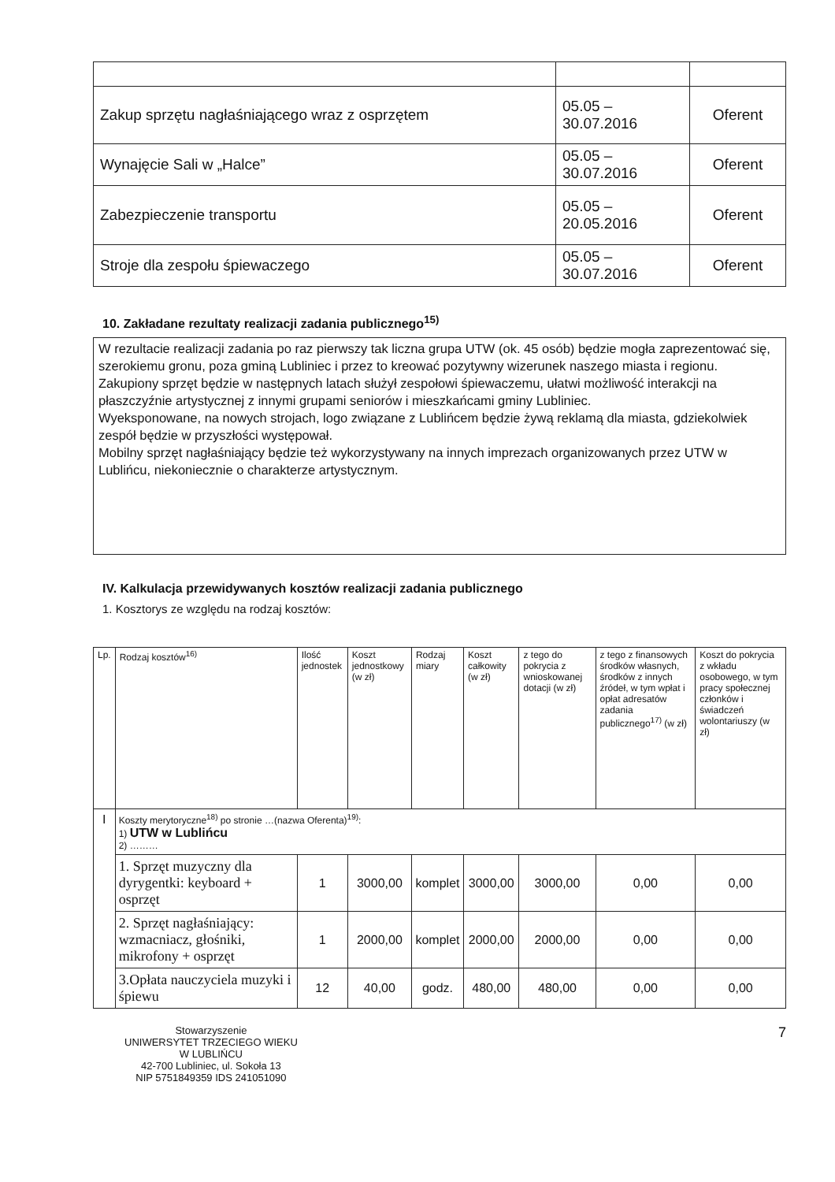| Zakup sprzętu nagłaśniającego wraz z osprzętem | 05.05 – 30.07.2016 | Oferent |
| Wynajęcie Sali w „Halce” | 05.05 – 30.07.2016 | Oferent |
| Zabezpieczenie transportu | 05.05 – 20.05.2016 | Oferent |
| Stroje dla zespołu śpiewaczego | 05.05 – 30.07.2016 | Oferent |
10. Zakładane rezultaty realizacji zadania publicznego<sup>15)</sup>
W rezultacie realizacji zadania po raz pierwszy tak liczna grupa UTW (ok. 45 osób) będzie mogła zaprezentować się, szerokiemu gronu, poza gminą Lubliniec i przez to kreować pozytywny wizerunek naszego miasta i regionu.
Zakupiony sprzęt będzie w następnych latach służył zespołowi śpiewaczemu, ułatwi możliwość interakcji na płaszczyźnie artystycznej z innymi grupami seniorów i mieszkańcami gminy Lubliniec.
Wyeksponowane, na nowych strojach, logo związane z Lublińcem będzie żywą reklamą dla miasta, gdziekolwiek zespół będzie w przyszłości występował.
Mobilny sprzęt nagłaśniający będzie też wykorzystywany na innych imprezach organizowanych przez UTW w Lublińcu, niekoniecznie o charakterze artystycznym.
IV. Kalkulacja przewidywanych kosztów realizacji zadania publicznego
1. Kosztorys ze względu na rodzaj kosztów:
| Lp. | Rodzaj kosztów<sup>16)</sup> | Ilość jednostek | Koszt jednostkowy (w zł) | Rodzaj miary | Koszt całkowity (w zł) | z tego do pokrycia z wnioskowanej dotacji (w zł) | z tego z finansowych środków własnych, środków z innych źródeł, w tym wpłat i opłat adresatów zadania publicznego<sup>17)</sup> (w zł) | Koszt do pokrycia z wkładu osobowego, w tym pracy społecznej członków i świadczeń wolontariuszy (w zł) |
| --- | --- | --- | --- | --- | --- | --- | --- | --- |
| I | Koszty merytoryczne<sup>18)</sup> po stronie …(nazwa Oferenta)<sup>19)</sup>: 1) UTW w Lublińcu 2) ……… | | | | | | | |
| | 1. Sprzęt muzyczny dla dyrygentki: keyboard + osprzęt | 1 | 3000,00 | komplet | 3000,00 | 3000,00 | 0,00 | 0,00 |
| | 2. Sprzęt nagłaśniający: wzmacniacz, głośniki, mikrofony + osprzęt | 1 | 2000,00 | komplet | 2000,00 | 2000,00 | 0,00 | 0,00 |
| | 3.Opłata nauczyciela muzyki i śpiewu | 12 | 40,00 | godz. | 480,00 | 480,00 | 0,00 | 0,00 |
Stowarzyszenie
UNIWERSYTET TRZECIEGO WIEKU
W LUBLIŃCU
42-700 Lubliniec, ul. Sokoła 13
NIP 5751849359 IDS 241051090
7